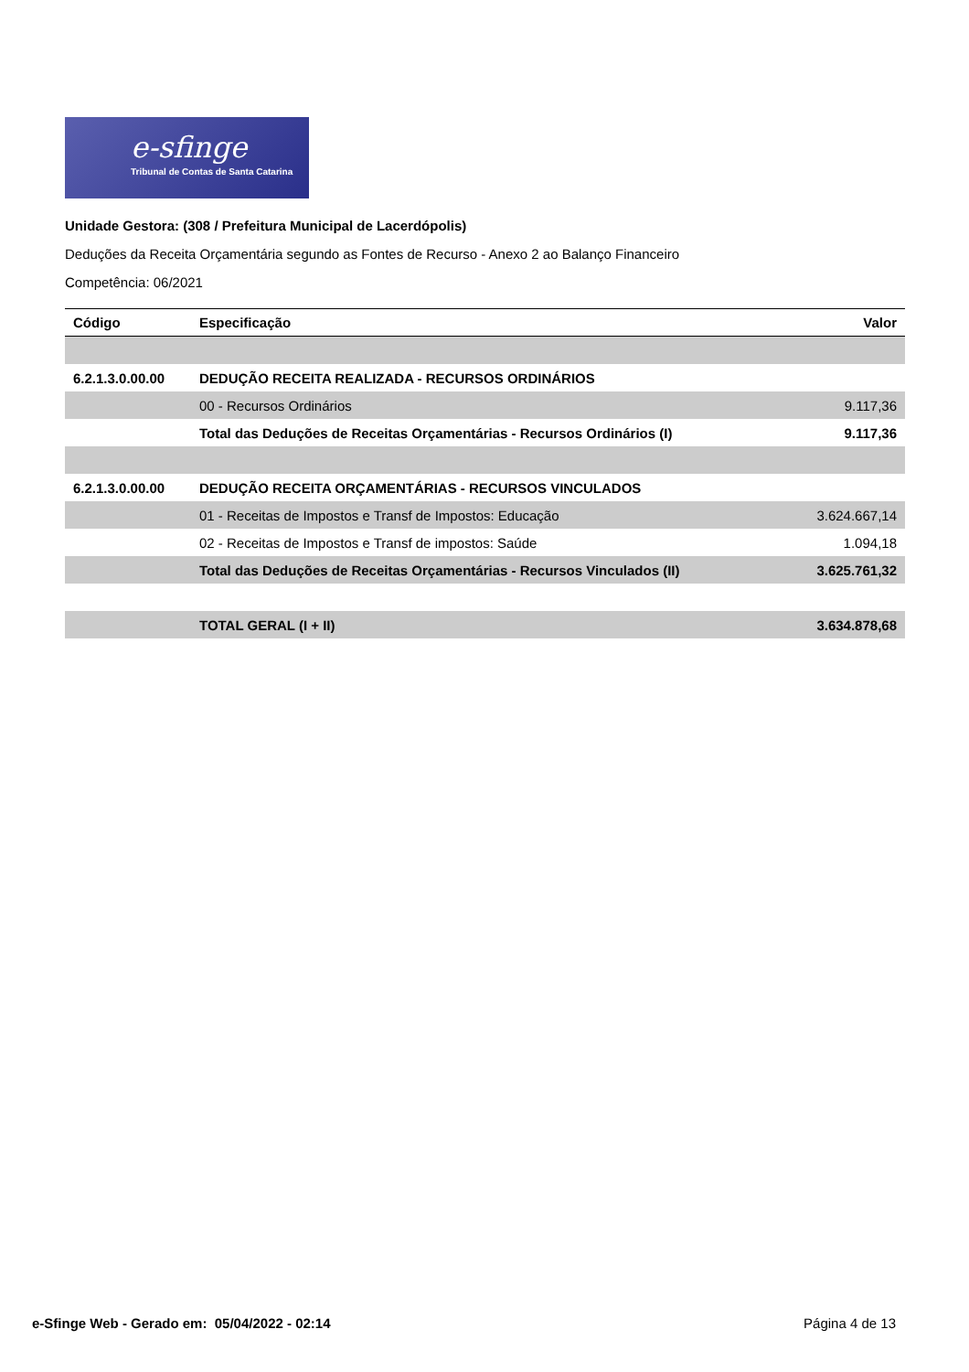e-sfinge
Tribunal de Contas de Santa Catarina
Unidade Gestora: (308 / Prefeitura Municipal de Lacerdópolis)
Deduções da Receita Orçamentária segundo as Fontes de Recurso - Anexo 2 ao Balanço Financeiro
Competência: 06/2021
| Código | Especificação | Valor |
| --- | --- | --- |
| 6.2.1.3.0.00.00 | DEDUÇÃO RECEITA REALIZADA - RECURSOS ORDINÁRIOS | |
| | 00 - Recursos Ordinários | 9.117,36 |
| | Total das Deduções de Receitas Orçamentárias - Recursos Ordinários (I) | 9.117,36 |
| 6.2.1.3.0.00.00 | DEDUÇÃO RECEITA ORÇAMENTÁRIAS - RECURSOS VINCULADOS | |
| | 01 - Receitas de Impostos e Transf de Impostos: Educação | 3.624.667,14 |
| | 02 - Receitas de Impostos e Transf de impostos: Saúde | 1.094,18 |
| | Total das Deduções de Receitas Orçamentárias - Recursos Vinculados (II) | 3.625.761,32 |
| | TOTAL GERAL (I + II) | 3.634.878,68 |
e-Sfinge Web - Gerado em: 05/04/2022 - 02:14 Página 4 de 13